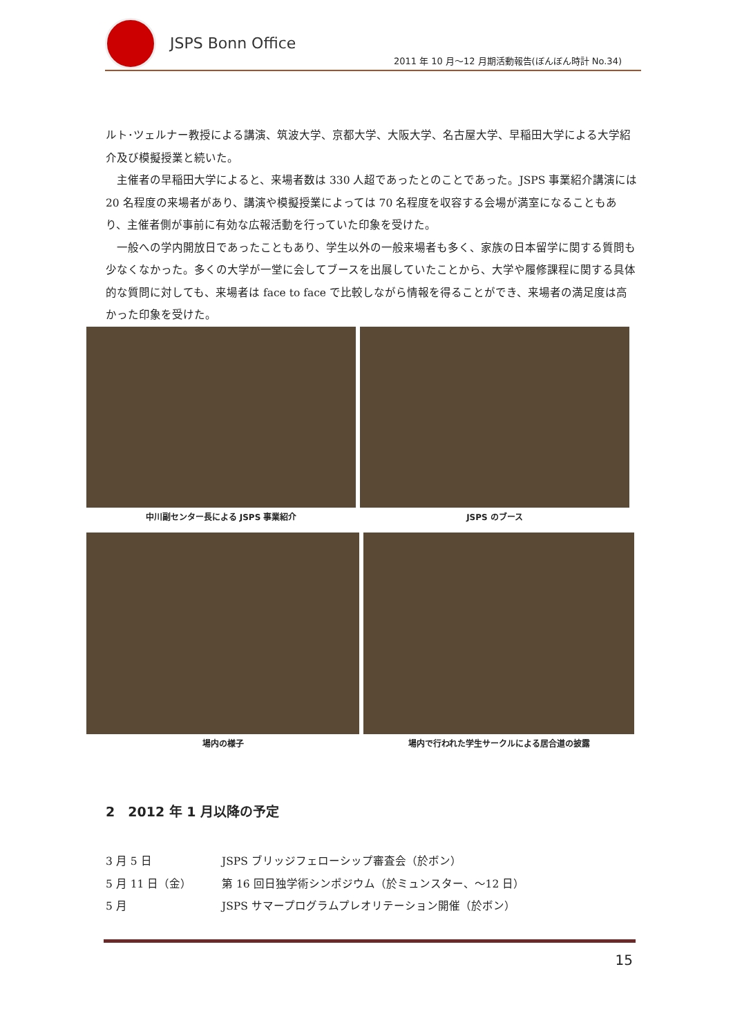JSPS Bonn Office
2011 年 10 月～12 月期活動報告(ぼんぼん時計 No.34)
ルト･ツェルナー教授による講演、筑波大学、京都大学、大阪大学、名古屋大学、早稲田大学による大学紹介及び模擬授業と続いた。
　主催者の早稲田大学によると、来場者数は 330 人超であったとのことであった。JSPS 事業紹介講演には 20 名程度の来場者があり、講演や模擬授業によっては 70 名程度を収容する会場が満室になることもあり、主催者側が事前に有効な広報活動を行っていた印象を受けた。
　一般への学内開放日であったこともあり、学生以外の一般来場者も多く、家族の日本留学に関する質問も少なくなかった。多くの大学が一堂に会してブースを出展していたことから、大学や履修課程に関する具体的な質問に対しても、来場者は face to face で比較しながら情報を得ることができ、来場者の満足度は高かった印象を受けた。
中川副センター長による JSPS 事業紹介
JSPS のブース
場内の様子 場内で行われた学生サークルによる居合道の披露
2　2012 年 1 月以降の予定
3 月 5 日 JSPS ブリッジフェローシップ審査会（於ボン）
5 月 11 日（金） 第 16 回日独学術シンポジウム（於ミュンスター、～12 日）
5 月 JSPS サマープログラムプレオリテーション開催（於ボン）
15